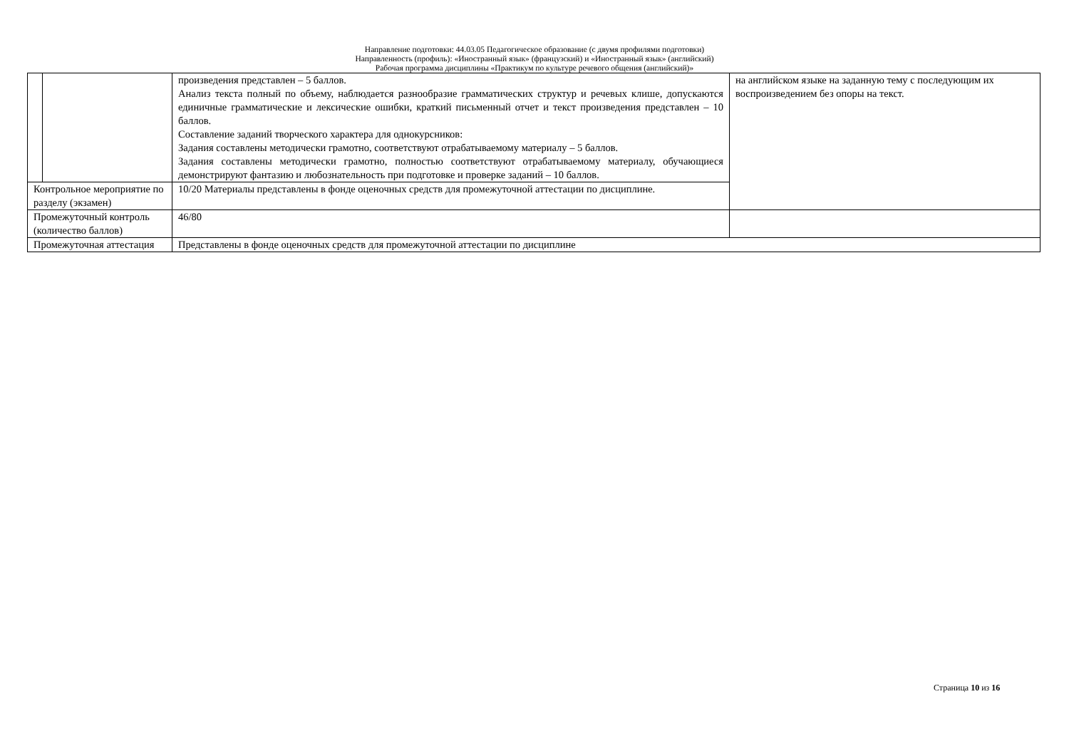Направление подготовки: 44.03.05 Педагогическое образование (с двумя профилями подготовки)
Направленность (профиль): «Иностранный язык» (французский) и «Иностранный язык» (английский)
Рабочая программа дисциплины «Практикум по культуре речевого общения (английский)»
| | | произведения представлен – 5 баллов. Анализ текста полный по объему, наблюдается разнообразие грамматических структур и речевых клише, допускаются единичные грамматические и лексические ошибки, краткий письменный отчет и текст произведения представлен – 10 баллов. Составление заданий творческого характера для однокурсников: Задания составлены методически грамотно, соответствуют отрабатываемому материалу – 5 баллов. Задания составлены методически грамотно, полностью соответствуют отрабатываемому материалу, обучающиеся демонстрируют фантазию и любознательность при подготовке и проверке заданий – 10 баллов. | на английском языке на заданную тему с последующим их воспроизведением без опоры на текст. |
| Контрольное мероприятие по разделу (экзамен) | | 10/20 Материалы представлены в фонде оценочных средств для промежуточной аттестации по дисциплине. | |
| Промежуточный контроль (количество баллов) | | 46/80 | |
| Промежуточная аттестация | | Представлены в фонде оценочных средств для промежуточной аттестации по дисциплине | |
Страница 10 из 16